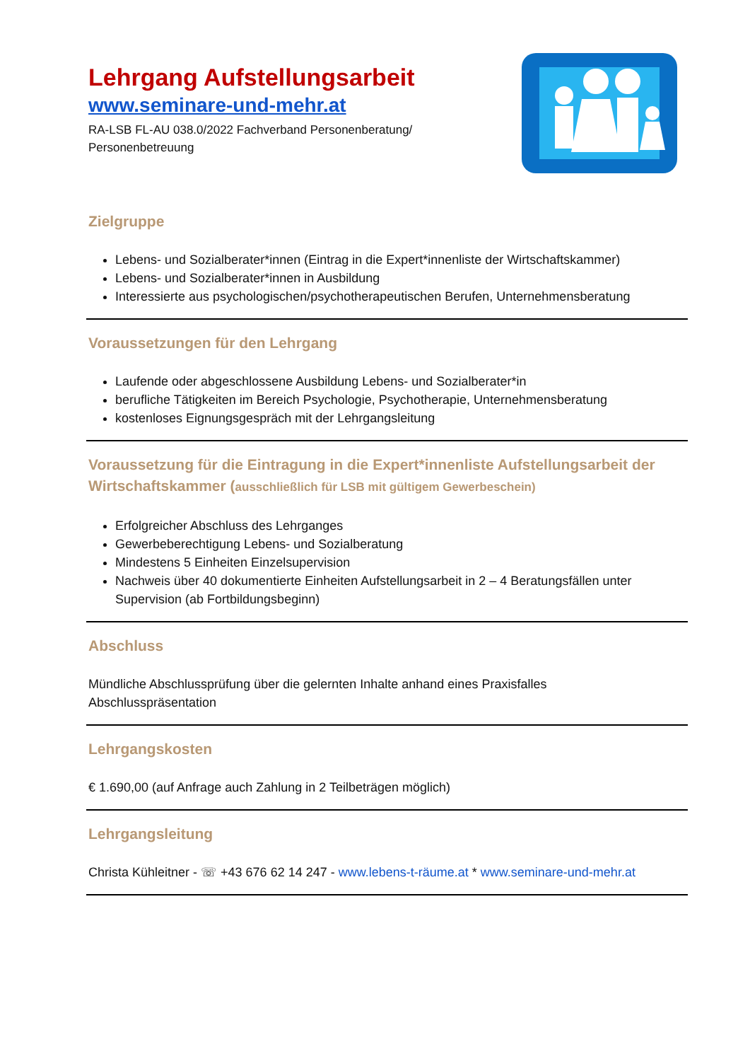Lehrgang Aufstellungsarbeit
www.seminare-und-mehr.at
RA-LSB FL-AU 038.0/2022 Fachverband Personenberatung/
Personenbetreuung
Zielgruppe
Lebens- und Sozialberater*innen (Eintrag in die Expert*innenliste der Wirtschaftskammer)
Lebens- und Sozialberater*innen in Ausbildung
Interessierte aus psychologischen/psychotherapeutischen Berufen, Unternehmensberatung
Voraussetzungen für den Lehrgang
Laufende oder abgeschlossene Ausbildung Lebens- und Sozialberater*in
berufliche Tätigkeiten im Bereich Psychologie, Psychotherapie, Unternehmensberatung
kostenloses Eignungsgespräch mit der Lehrgangsleitung
Voraussetzung für die Eintragung in die Expert*innenliste Aufstellungsarbeit der Wirtschaftskammer (ausschließlich für LSB mit gültigem Gewerbeschein)
Erfolgreicher Abschluss des Lehrganges
Gewerbeberechtigung Lebens- und Sozialberatung
Mindestens 5 Einheiten Einzelsupervision
Nachweis über 40 dokumentierte Einheiten Aufstellungsarbeit in 2 – 4 Beratungsfällen unter Supervision (ab Fortbildungsbeginn)
Abschluss
Mündliche Abschlussprüfung über die gelernten Inhalte anhand eines Praxisfalles
Abschlusspräsentation
Lehrgangskosten
€ 1.690,00 (auf Anfrage auch Zahlung in 2 Teilbeträgen möglich)
Lehrgangsleitung
Christa Kühleitner - ☏ +43 676 62 14 247 - www.lebens-t-räume.at * www.seminare-und-mehr.at